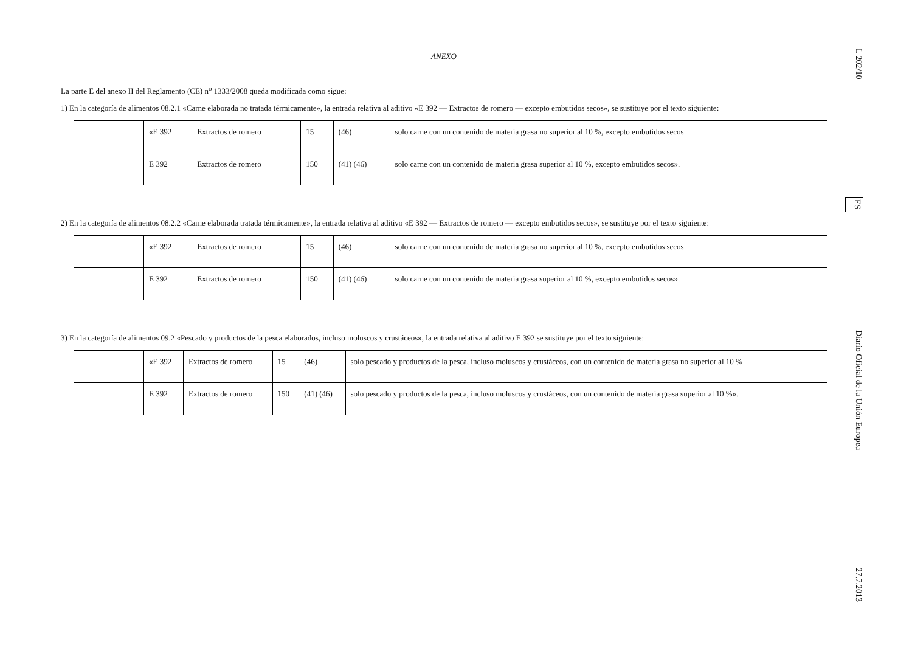ANEXO
La parte E del anexo II del Reglamento (CE) n<sup>o</sup> 1333/2008 queda modificada como sigue:
1) En la categoría de alimentos 08.2.1 «Carne elaborada no tratada térmicamente», la entrada relativa al aditivo «E 392 — Extractos de romero — excepto embutidos secos», se sustituye por el texto siguiente:
| | «E 392 | Extractos de romero | 15 | (46) | solo carne con un contenido de materia grasa no superior al 10 %, excepto embutidos secos |
| | E 392 | Extractos de romero | 150 | (41) (46) | solo carne con un contenido de materia grasa superior al 10 %, excepto embutidos secos». |
2) En la categoría de alimentos 08.2.2 «Carne elaborada tratada térmicamente», la entrada relativa al aditivo «E 392 — Extractos de romero — excepto embutidos secos», se sustituye por el texto siguiente:
| | «E 392 | Extractos de romero | 15 | (46) | solo carne con un contenido de materia grasa no superior al 10 %, excepto embutidos secos |
| | E 392 | Extractos de romero | 150 | (41) (46) | solo carne con un contenido de materia grasa superior al 10 %, excepto embutidos secos». |
3) En la categoría de alimentos 09.2 «Pescado y productos de la pesca elaborados, incluso moluscos y crustáceos», la entrada relativa al aditivo E 392 se sustituye por el texto siguiente:
| | «E 392 | Extractos de romero | 15 | (46) | solo pescado y productos de la pesca, incluso moluscos y crustáceos, con un contenido de materia grasa no superior al 10 % |
| | E 392 | Extractos de romero | 150 | (41) (46) | solo pescado y productos de la pesca, incluso moluscos y crustáceos, con un contenido de materia grasa superior al 10 %». |
L 202/10 ES Diario Oficial de la Unión Europea 27.7.2013